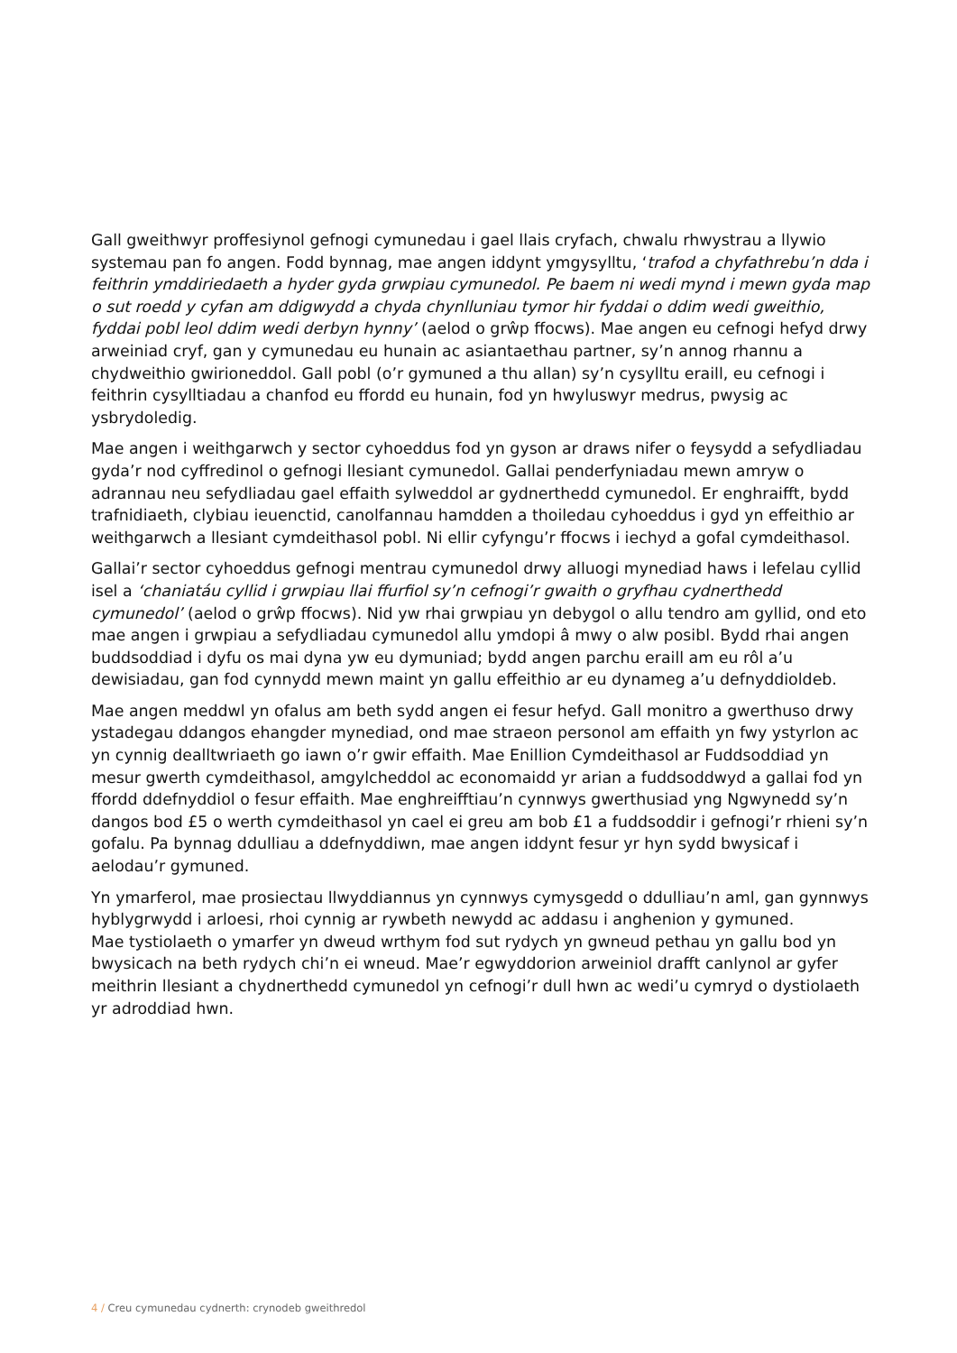Gall gweithwyr proffesiynol gefnogi cymunedau i gael llais cryfach, chwalu rhwystrau a llywio systemau pan fo angen. Fodd bynnag, mae angen iddynt ymgysylltu, ‘trafod a chyfathrebu’n dda i feithrin ymddiriedaeth a hyder gyda grwpiau cymunedol. Pe baem ni wedi mynd i mewn gyda map o sut roedd y cyfan am ddigwydd a chyda chynlluniau tymor hir fyddai o ddim wedi gweithio, fyddai pobl leol ddim wedi derbyn hynny’ (aelod o grŵp ffocws). Mae angen eu cefnogi hefyd drwy arweiniad cryf, gan y cymunedau eu hunain ac asiantaethau partner, sy’n annog rhannu a chydweithio gwirioneddol. Gall pobl (o’r gymuned a thu allan) sy’n cysylltu eraill, eu cefnogi i feithrin cysylltiadau a chanfod eu ffordd eu hunain, fod yn hwyluswyr medrus, pwysig ac ysbrydoledig.
Mae angen i weithgarwch y sector cyhoeddus fod yn gyson ar draws nifer o feysydd a sefydliadau gyda’r nod cyffredinol o gefnogi llesiant cymunedol. Gallai penderfyniadau mewn amryw o adrannau neu sefydliadau gael effaith sylweddol ar gydnerthedd cymunedol. Er enghraifft, bydd trafnidiaeth, clybiau ieuenctid, canolfannau hamdden a thoiledau cyhoeddus i gyd yn effeithio ar weithgarwch a llesiant cymdeithasol pobl. Ni ellir cyfyngu’r ffocws i iechyd a gofal cymdeithasol.
Gallai’r sector cyhoeddus gefnogi mentrau cymunedol drwy alluogi mynediad haws i lefelau cyllid isel a ‘chaniatáu cyllid i grwpiau llai ffurfiol sy’n cefnogi’r gwaith o gryfhau cydnerthedd cymunedol’ (aelod o grŵp ffocws). Nid yw rhai grwpiau yn debygol o allu tendro am gyllid, ond eto mae angen i grwpiau a sefydliadau cymunedol allu ymdopi â mwy o alw posibl. Bydd rhai angen buddsoddiad i dyfu os mai dyna yw eu dymuniad; bydd angen parchu eraill am eu rôl a’u dewisiadau, gan fod cynnydd mewn maint yn gallu effeithio ar eu dynameg a’u defnyddioldeb.
Mae angen meddwl yn ofalus am beth sydd angen ei fesur hefyd. Gall monitro a gwerthuso drwy ystadegau ddangos ehangder mynediad, ond mae straeon personol am effaith yn fwy ystyrlon ac yn cynnig dealltwriaeth go iawn o’r gwir effaith. Mae Enillion Cymdeithasol ar Fuddsoddiad yn mesur gwerth cymdeithasol, amgylcheddol ac economaidd yr arian a fuddsoddwyd a gallai fod yn ffordd ddefnyddiol o fesur effaith. Mae enghreifftiau’n cynnwys gwerthusiad yng Ngwynedd sy’n dangos bod £5 o werth cymdeithasol yn cael ei greu am bob £1 a fuddsoddir i gefnogi’r rhieni sy’n gofalu. Pa bynnag ddulliau a ddefnyddiwn, mae angen iddynt fesur yr hyn sydd bwysicaf i aelodau’r gymuned.
Yn ymarferol, mae prosiectau llwyddiannus yn cynnwys cymysgedd o ddulliau’n aml, gan gynnwys hyblygrwydd i arloesi, rhoi cynnig ar rywbeth newydd ac addasu i anghenion y gymuned.
Mae tystiolaeth o ymarfer yn dweud wrthym fod sut rydych yn gwneud pethau yn gallu bod yn bwysicach na beth rydych chi’n ei wneud. Mae’r egwyddorion arweiniol drafft canlynol ar gyfer meithrin llesiant a chydnerthedd cymunedol yn cefnogi’r dull hwn ac wedi’u cymryd o dystiolaeth yr adroddiad hwn.
4 / Creu cymunedau cydnerth: crynodeb gweithredol